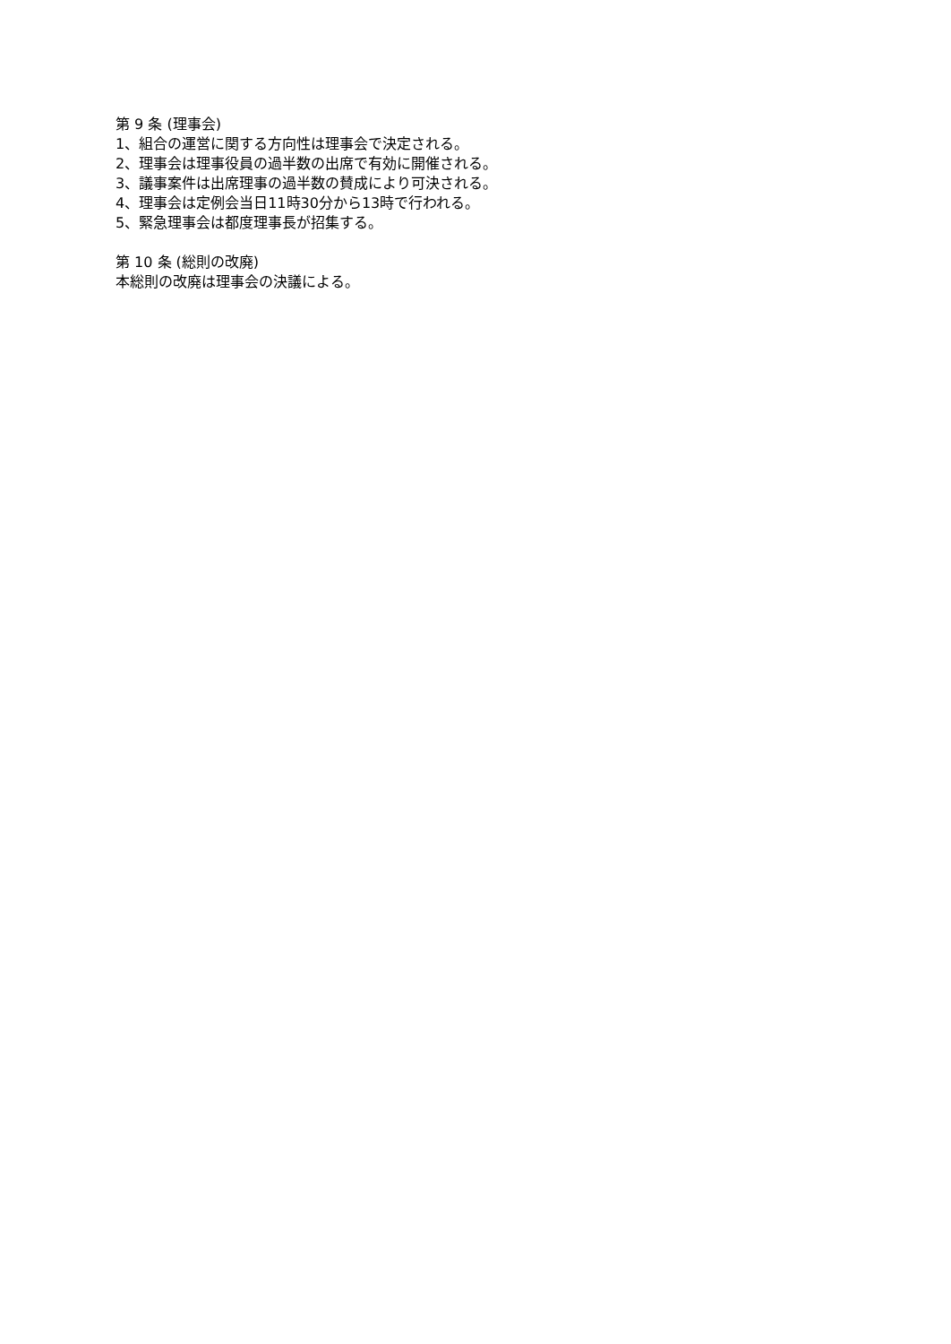第 9 条 (理事会)
1、組合の運営に関する方向性は理事会で決定される。
2、理事会は理事役員の過半数の出席で有効に開催される。
3、議事案件は出席理事の過半数の賛成により可決される。
4、理事会は定例会当日11時30分から13時で行われる。
5、緊急理事会は都度理事長が招集する。
第 10 条 (総則の改廃)
本総則の改廃は理事会の決議による。